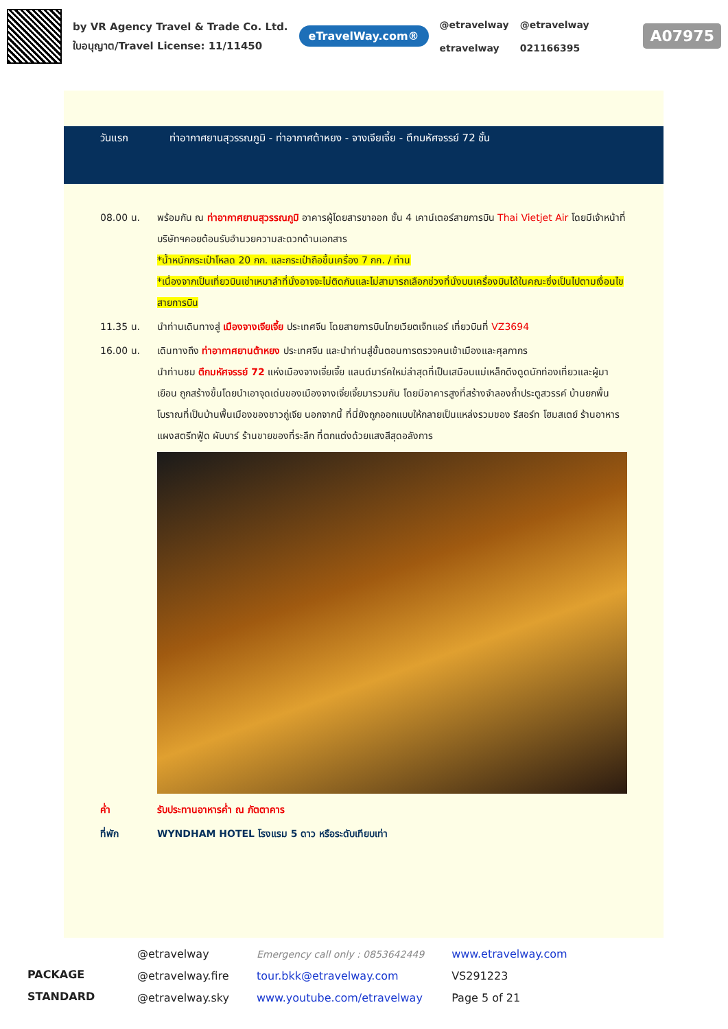by VR Agency Travel & Trade Co. Ltd.
ใบอนุญาต/Travel License: 11/11450
eTravelWay.com®
@etravelway
etravelway
@etravelway
021166395
A07975
วันแรก ท่าอากาศยานสุวรรณภูมิ - ท่าอากาศต้าหยง - จางเจียเจี้ย - ตึกมหัศจรรย์ 72 ชั้น
08.00 น. พร้อมกัน ณ ท่าอากาศยานสุวรรณภูมิ อาคารผู้โดยสารขาออก ชั้น 4 เคาน์เตอร์สายการบิน Thai Vietjet Air โดยมีเจ้าหน้าที่บริษัทฯคอยต้อนรับอำนวยความสะดวกด้านเอกสาร
*น้ำหนักกระเป๋าโหลด 20 กก. และกระเป๋าถือขึ้นเครื่อง 7 กก. / ท่าน
*เนื่องจากเป็นเที่ยวบินเช่าเหมาลำที่นั่งอาจจะไม่ติดกันและไม่สามารถเลือกช่วงที่นั่งบนเครื่องบินได้ในคณะซึ่งเป็นไปตามเงื่อนไขสายการบิน
11.35 น. นำท่านเดินทางสู่ เมืองจางเจียเจี้ย ประเทศจีน โดยสายการบินไทยเวียตเจ็ทแอร์ เที่ยวบินที่ VZ3694
16.00 น. เดินทางถึง ท่าอากาศยานต้าหยง ประเทศจีน และนำท่านสู่ขั้นตอนการตรวจคนเข้าเมืองและศุลกากร
นำท่านชม ตึกมหัศจรรย์ 72 แห่งเมืองจางเจี่ยเจี้ย แลนด์มาร์คใหม่ล่าสุดที่เป็นเสมือนแม่เหล็กดึงดูดนักท่องเที่ยวและผู้มาเยือน ถูกสร้างขึ้นโดยนำเอาจุดเด่นของเมืองจางเจี่ยเจี้ยมารวมกัน โดยมีอาคารสูงที่สร้างจำลองถ้ำประตูสวรรค์ บ้านยกพื้นโบราณที่เป็นบ้านพื้นเมืองของชาวถู่เจีย นอกจากนี้ ที่นี่ยังถูกออกแบบให้กลายเป็นแหล่งรวมของ รีสอร์ท โฮมสเตย์ ร้านอาหาร แผงสตรีทฟู้ด ผับบาร์ ร้านขายของที่ระลึก ที่ตกแต่งด้วยแสงสีสุดอลังการ
ค่ำ รับประทานอาหารค่ำ ณ ภัตตาคาร
ที่พัก WYNDHAM HOTEL โรงแรม 5 ดาว หรือระดับเทียบเท่า
PACKAGE STANDARD
@etravelway
@etravelway.fire
@etravelway.sky
Emergency call only : 0853642449
tour.bkk@etravelway.com
www.youtube.com/etravelway
www.etravelway.com
VS291223
Page 5 of 21